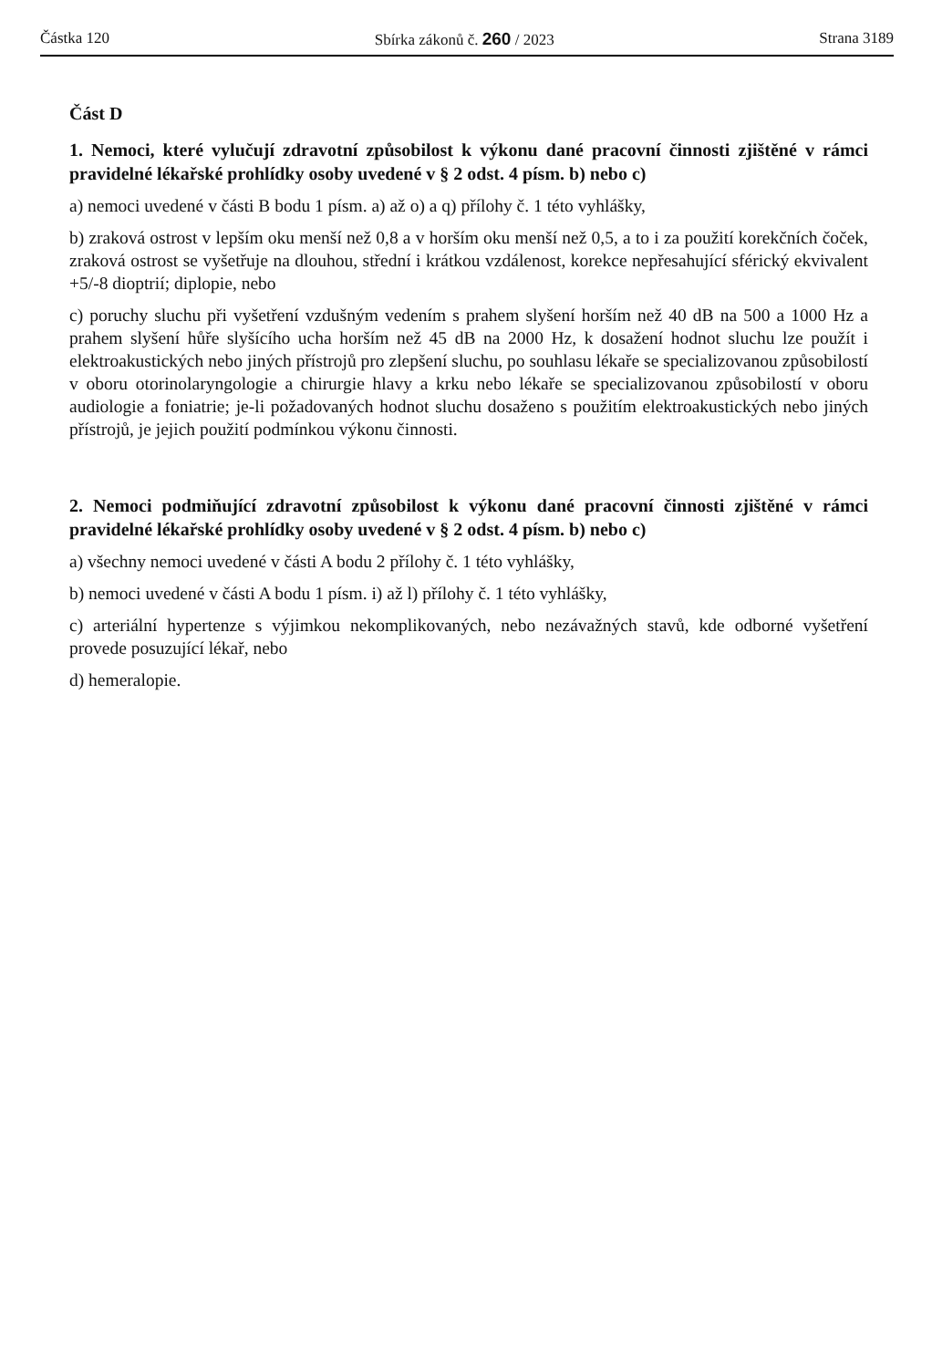Částka 120 Sbírka zákonů č. 260 / 2023 Strana 3189
Část D
1. Nemoci, které vylučují zdravotní způsobilost k výkonu dané pracovní činnosti zjištěné v rámci pravidelné lékařské prohlídky osoby uvedené v § 2 odst. 4 písm. b) nebo c)
a) nemoci uvedené v části B bodu 1 písm. a) až o) a q) přílohy č. 1 této vyhlášky,
b) zraková ostrost v lepším oku menší než 0,8 a v horším oku menší než 0,5, a to i za použití korekčních čoček, zraková ostrost se vyšetřuje na dlouhou, střední i krátkou vzdálenost, korekce nepřesahující sférický ekvivalent +5/-8 dioptrií; diplopie, nebo
c) poruchy sluchu při vyšetření vzdušným vedením s prahem slyšení horším než 40 dB na 500 a 1000 Hz a prahem slyšení hůře slyšícího ucha horším než 45 dB na 2000 Hz, k dosažení hodnot sluchu lze použít i elektroakustických nebo jiných přístrojů pro zlepšení sluchu, po souhlasu lékaře se specializovanou způsobilostí v oboru otorinolaryngologie a chirurgie hlavy a krku nebo lékaře se specializovanou způsobilostí v oboru audiologie a foniatrie; je-li požadovaných hodnot sluchu dosaženo s použitím elektroakustických nebo jiných přístrojů, je jejich použití podmínkou výkonu činnosti.
2. Nemoci podmiňující zdravotní způsobilost k výkonu dané pracovní činnosti zjištěné v rámci pravidelné lékařské prohlídky osoby uvedené v § 2 odst. 4 písm. b) nebo c)
a) všechny nemoci uvedené v části A bodu 2 přílohy č. 1 této vyhlášky,
b) nemoci uvedené v části A bodu 1 písm. i) až l) přílohy č. 1 této vyhlášky,
c) arteriální hypertenze s výjimkou nekomplikovaných, nebo nezávažných stavů, kde odborné vyšetření provede posuzující lékař, nebo
d) hemeralopie.